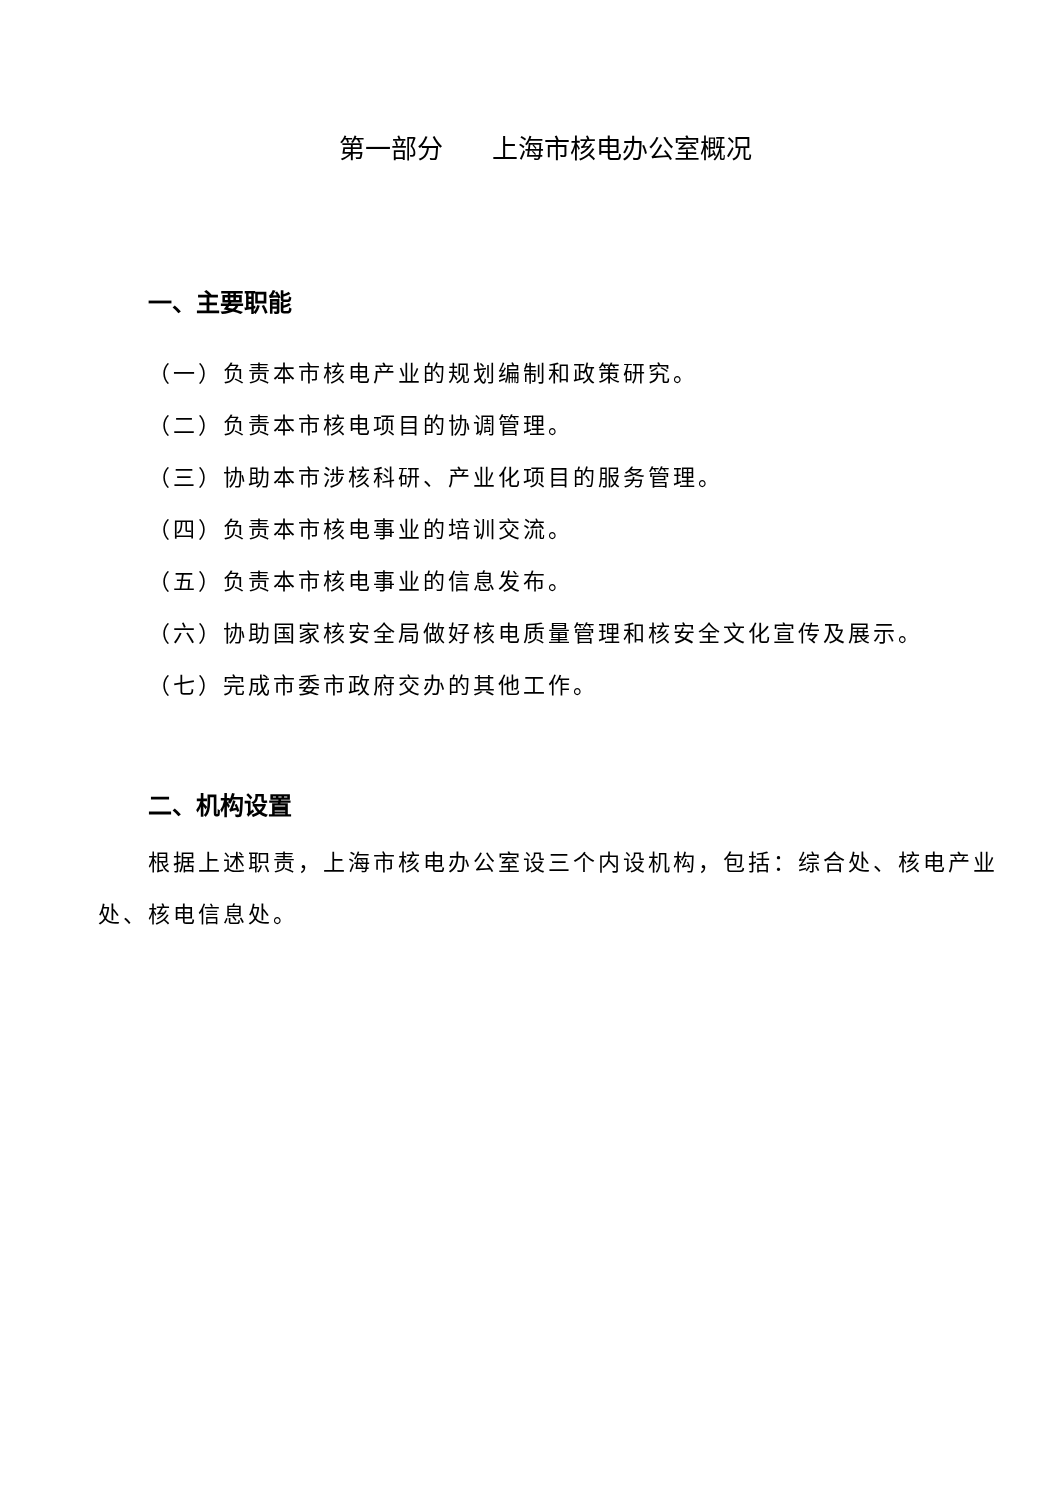第一部分 上海市核电办公室概况
一、主要职能
（一）负责本市核电产业的规划编制和政策研究。
（二）负责本市核电项目的协调管理。
（三）协助本市涉核科研、产业化项目的服务管理。
（四）负责本市核电事业的培训交流。
（五）负责本市核电事业的信息发布。
（六）协助国家核安全局做好核电质量管理和核安全文化宣传及展示。
（七）完成市委市政府交办的其他工作。
二、机构设置
根据上述职责，上海市核电办公室设三个内设机构，包括：综合处、核电产业处、核电信息处。